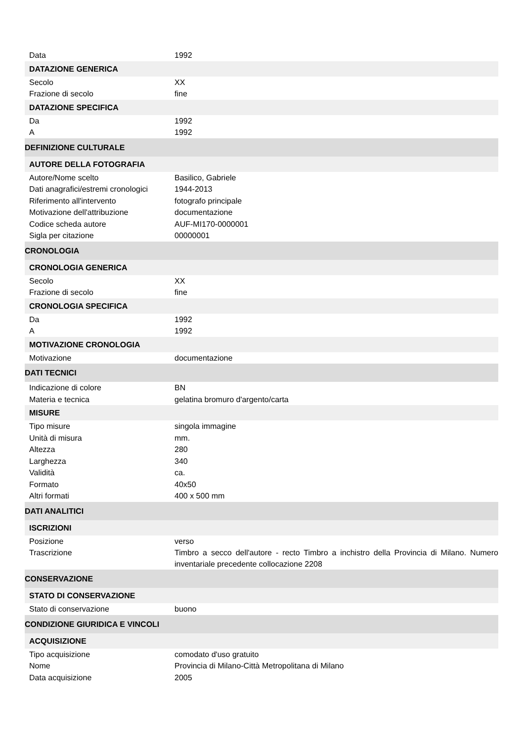| Data | 1992 |
| DATAZIONE GENERICA | |
| Secolo | XX |
| Frazione di secolo | fine |
| DATAZIONE SPECIFICA | |
| Da | 1992 |
| A | 1992 |
| DEFINIZIONE CULTURALE | |
| AUTORE DELLA FOTOGRAFIA | |
| Autore/Nome scelto | Basilico, Gabriele |
| Dati anagrafici/estremi cronologici | 1944-2013 |
| Riferimento all'intervento | fotografo principale |
| Motivazione dell'attribuzione | documentazione |
| Codice scheda autore | AUF-MI170-0000001 |
| Sigla per citazione | 00000001 |
| CRONOLOGIA | |
| CRONOLOGIA GENERICA | |
| Secolo | XX |
| Frazione di secolo | fine |
| CRONOLOGIA SPECIFICA | |
| Da | 1992 |
| A | 1992 |
| MOTIVAZIONE CRONOLOGIA | |
| Motivazione | documentazione |
| DATI TECNICI | |
| Indicazione di colore | BN |
| Materia e tecnica | gelatina bromuro d'argento/carta |
| MISURE | |
| Tipo misure | singola immagine |
| Unità di misura | mm. |
| Altezza | 280 |
| Larghezza | 340 |
| Validità | ca. |
| Formato | 40x50 |
| Altri formati | 400 x 500 mm |
| DATI ANALITICI | |
| ISCRIZIONI | |
| Posizione | verso |
| Trascrizione | Timbro a secco dell'autore - recto Timbro a inchistro della Provincia di Milano. Numero inventariale precedente collocazione 2208 |
| CONSERVAZIONE | |
| STATO DI CONSERVAZIONE | |
| Stato di conservazione | buono |
| CONDIZIONE GIURIDICA E VINCOLI | |
| ACQUISIZIONE | |
| Tipo acquisizione | comodato d'uso gratuito |
| Nome | Provincia di Milano-Città Metropolitana di Milano |
| Data acquisizione | 2005 |